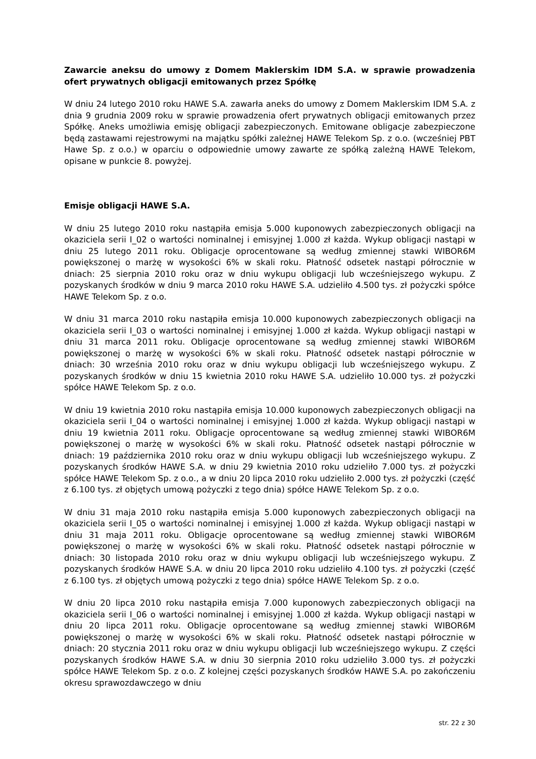Zawarcie aneksu do umowy z Domem Maklerskim IDM S.A. w sprawie prowadzenia ofert prywatnych obligacji emitowanych przez Spółkę
W dniu 24 lutego 2010 roku HAWE S.A. zawarła aneks do umowy z Domem Maklerskim IDM S.A. z dnia 9 grudnia 2009 roku w sprawie prowadzenia ofert prywatnych obligacji emitowanych przez Spółkę. Aneks umożliwia emisję obligacji zabezpieczonych. Emitowane obligacje zabezpieczone będą zastawami rejestrowymi na majątku spółki zależnej HAWE Telekom Sp. z o.o. (wcześniej PBT Hawe Sp. z o.o.) w oparciu o odpowiednie umowy zawarte ze spółką zależną HAWE Telekom, opisane w punkcie 8. powyżej.
Emisje obligacji HAWE S.A.
W dniu 25 lutego 2010 roku nastąpiła emisja 5.000 kuponowych zabezpieczonych obligacji na okaziciela serii I_02 o wartości nominalnej i emisyjnej 1.000 zł każda. Wykup obligacji nastąpi w dniu 25 lutego 2011 roku. Obligacje oprocentowane są według zmiennej stawki WIBOR6M powiększonej o marżę w wysokości 6% w skali roku. Płatność odsetek nastąpi półrocznie w dniach: 25 sierpnia 2010 roku oraz w dniu wykupu obligacji lub wcześniejszego wykupu. Z pozyskanych środków w dniu 9 marca 2010 roku HAWE S.A. udzieliło 4.500 tys. zł pożyczki spółce HAWE Telekom Sp. z o.o.
W dniu 31 marca 2010 roku nastąpiła emisja 10.000 kuponowych zabezpieczonych obligacji na okaziciela serii I_03 o wartości nominalnej i emisyjnej 1.000 zł każda. Wykup obligacji nastąpi w dniu 31 marca 2011 roku. Obligacje oprocentowane są według zmiennej stawki WIBOR6M powiększonej o marżę w wysokości 6% w skali roku. Płatność odsetek nastąpi półrocznie w dniach: 30 września 2010 roku oraz w dniu wykupu obligacji lub wcześniejszego wykupu. Z pozyskanych środków w dniu 15 kwietnia 2010 roku HAWE S.A. udzieliło 10.000 tys. zł pożyczki spółce HAWE Telekom Sp. z o.o.
W dniu 19 kwietnia 2010 roku nastąpiła emisja 10.000 kuponowych zabezpieczonych obligacji na okaziciela serii I_04 o wartości nominalnej i emisyjnej 1.000 zł każda. Wykup obligacji nastąpi w dniu 19 kwietnia 2011 roku. Obligacje oprocentowane są według zmiennej stawki WIBOR6M powiększonej o marżę w wysokości 6% w skali roku. Płatność odsetek nastąpi półrocznie w dniach: 19 października 2010 roku oraz w dniu wykupu obligacji lub wcześniejszego wykupu. Z pozyskanych środków HAWE S.A. w dniu 29 kwietnia 2010 roku udzieliło 7.000 tys. zł pożyczki spółce HAWE Telekom Sp. z o.o., a w dniu 20 lipca 2010 roku udzieliło 2.000 tys. zł pożyczki (część z 6.100 tys. zł objętych umową pożyczki z tego dnia) spółce HAWE Telekom Sp. z o.o.
W dniu 31 maja 2010 roku nastąpiła emisja 5.000 kuponowych zabezpieczonych obligacji na okaziciela serii I_05 o wartości nominalnej i emisyjnej 1.000 zł każda. Wykup obligacji nastąpi w dniu 31 maja 2011 roku. Obligacje oprocentowane są według zmiennej stawki WIBOR6M powiększonej o marżę w wysokości 6% w skali roku. Płatność odsetek nastąpi półrocznie w dniach: 30 listopada 2010 roku oraz w dniu wykupu obligacji lub wcześniejszego wykupu. Z pozyskanych środków HAWE S.A. w dniu 20 lipca 2010 roku udzieliło 4.100 tys. zł pożyczki (część z 6.100 tys. zł objętych umową pożyczki z tego dnia) spółce HAWE Telekom Sp. z o.o.
W dniu 20 lipca 2010 roku nastąpiła emisja 7.000 kuponowych zabezpieczonych obligacji na okaziciela serii I_06 o wartości nominalnej i emisyjnej 1.000 zł każda. Wykup obligacji nastąpi w dniu 20 lipca 2011 roku. Obligacje oprocentowane są według zmiennej stawki WIBOR6M powiększonej o marżę w wysokości 6% w skali roku. Płatność odsetek nastąpi półrocznie w dniach: 20 stycznia 2011 roku oraz w dniu wykupu obligacji lub wcześniejszego wykupu. Z części pozyskanych środków HAWE S.A. w dniu 30 sierpnia 2010 roku udzieliło 3.000 tys. zł pożyczki spółce HAWE Telekom Sp. z o.o. Z kolejnej części pozyskanych środków HAWE S.A. po zakończeniu okresu sprawozdawczego w dniu
str. 22 z 30